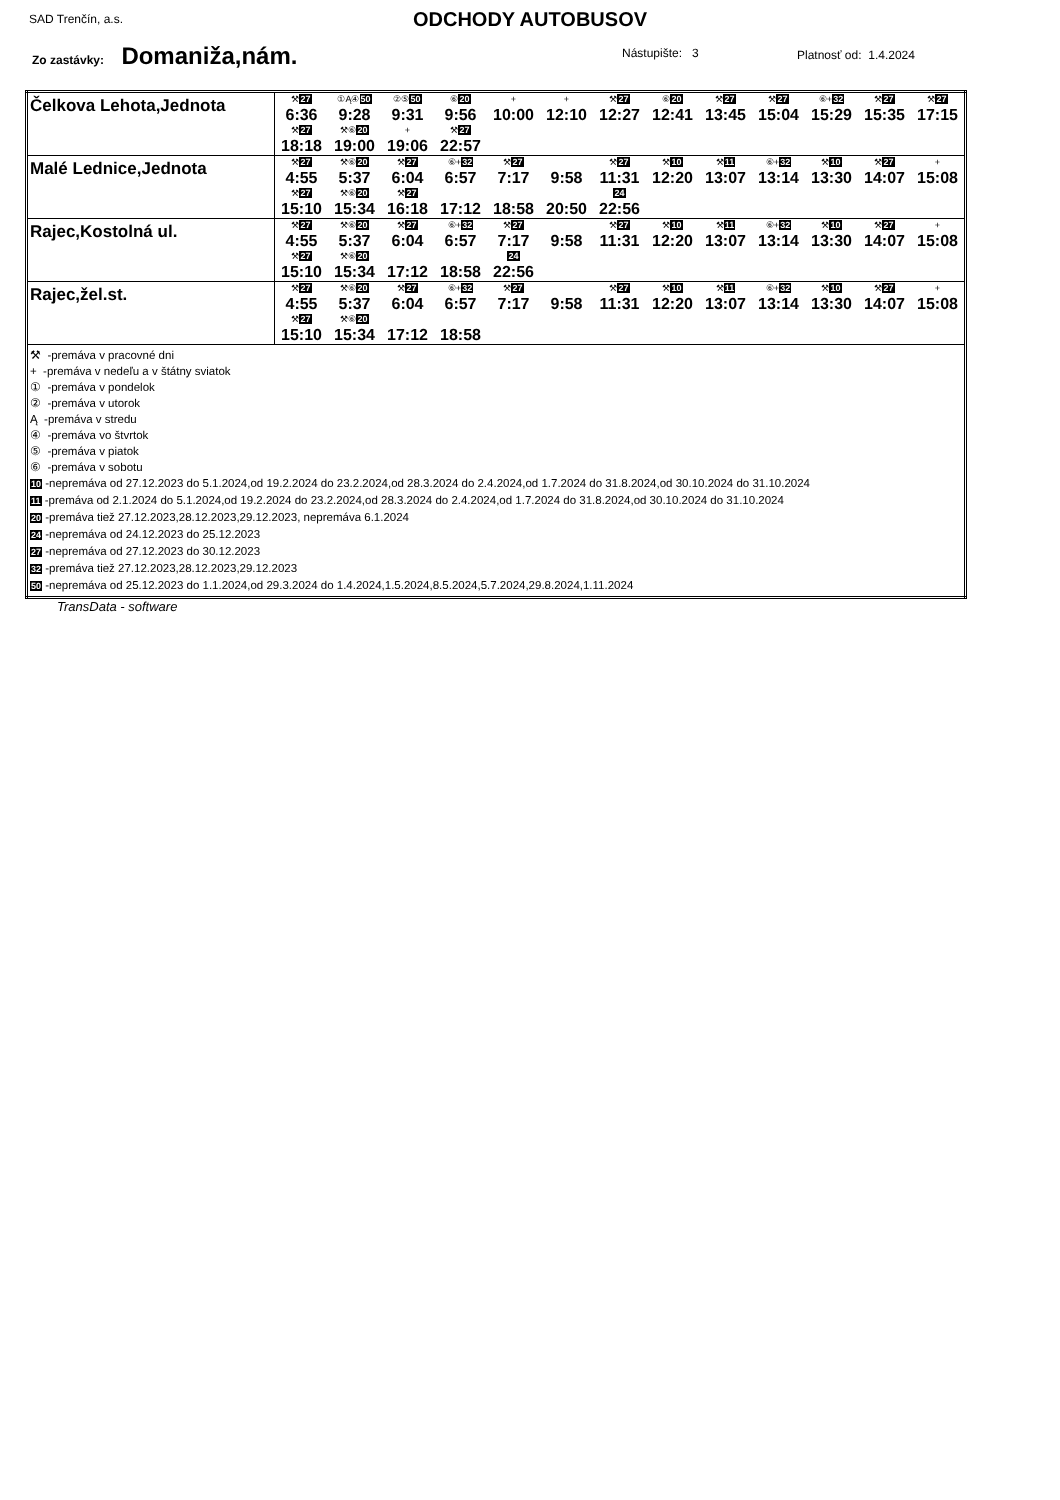SAD Trenčín, a.s.
ODCHODY AUTOBUSOV
Zo zastávky: Domaniža,nám. Nástupište: 3 Platnosť od: 1.4.2024
| Čelkova Lehota,Jednota | / ⚒ 27 / ①Ą④ 50 / ②⑤ 50 / ⑥ 20 / + / + / ⚒ 27 / ⑥ 20 / ⚒ 27 / ⚒ 27 / ⑥+ 32 / ⚒ 27 / ⚒ 27 / / 6:36 / 9:28 / 9:31 / 9:56 / 10:00 / 12:10 / 12:27 / 12:41 / 13:45 / 15:04 / 15:29 / 15:35 / 17:15 / / ⚒ 27 / ⚒⑥ 20 / + / ⚒ 27 / / / / / / / / / / / 18:18 / 19:00 / 19:06 / 22:57 / / / / / / / / / / |
| Malé Lednice,Jednota | / ⚒ 27 / ⚒⑥ 20 / ⚒ 27 / ⑥+ 32 / ⚒ 27 / / ⚒ 27 / ⚒ 10 / ⚒ 11 / ⑥+ 32 / ⚒ 10 / ⚒ 27 / + / / 4:55 / 5:37 / 6:04 / 6:57 / 7:17 / 9:58 / 11:31 / 12:20 / 13:07 / 13:14 / 13:30 / 14:07 / 15:08 / / ⚒ 27 / ⚒⑥ 20 / ⚒ 27 / / / / 24 / / / / / / / / 15:10 / 15:34 / 16:18 / 17:12 / 18:58 / 20:50 / 22:56 / / / / / / / |
| Rajec,Kostolná ul. | / ⚒ 27 / ⚒⑥ 20 / ⚒ 27 / ⑥+ 32 / ⚒ 27 / / ⚒ 27 / ⚒ 10 / ⚒ 11 / ⑥+ 32 / ⚒ 10 / ⚒ 27 / + / / 4:55 / 5:37 / 6:04 / 6:57 / 7:17 / 9:58 / 11:31 / 12:20 / 13:07 / 13:14 / 13:30 / 14:07 / 15:08 / / ⚒ 27 / ⚒⑥ 20 / / / 24 / / / / / / / / / / 15:10 / 15:34 / 17:12 / 18:58 / 22:56 / / / / / / / / / |
| Rajec,žel.st. | / ⚒ 27 / ⚒⑥ 20 / ⚒ 27 / ⑥+ 32 / ⚒ 27 / / ⚒ 27 / ⚒ 10 / ⚒ 11 / ⑥+ 32 / ⚒ 10 / ⚒ 27 / + / / 4:55 / 5:37 / 6:04 / 6:57 / 7:17 / 9:58 / 11:31 / 12:20 / 13:07 / 13:14 / 13:30 / 14:07 / 15:08 / / ⚒ 27 / ⚒⑥ 20 / / / / / / / / / / / / / 15:10 / 15:34 / 17:12 / 18:58 / / / / / / / / / / |
| ⚒ -premáva v pracovné dni + -premáva v nedeľu a v štátny sviatok ① -premáva v pondelok ② -premáva v utorok Ą -premáva v stredu ④ -premáva vo štvrtok ⑤ -premáva v piatok ⑥ -premáva v sobotu 10 -nepremáva od 27.12.2023 do 5.1.2024,od 19.2.2024 do 23.2.2024,od 28.3.2024 do 2.4.2024,od 1.7.2024 do 31.8.2024,od 30.10.2024 do 31.10.2024 11 -premáva od 2.1.2024 do 5.1.2024,od 19.2.2024 do 23.2.2024,od 28.3.2024 do 2.4.2024,od 1.7.2024 do 31.8.2024,od 30.10.2024 do 31.10.2024 20 -premáva tiež 27.12.2023,28.12.2023,29.12.2023, nepremáva 6.1.2024 24 -nepremáva od 24.12.2023 do 25.12.2023 27 -nepremáva od 27.12.2023 do 30.12.2023 32 -premáva tiež 27.12.2023,28.12.2023,29.12.2023 50 -nepremáva od 25.12.2023 do 1.1.2024,od 29.3.2024 do 1.4.2024,1.5.2024,8.5.2024,5.7.2024,29.8.2024,1.11.2024 | |
TransData - software